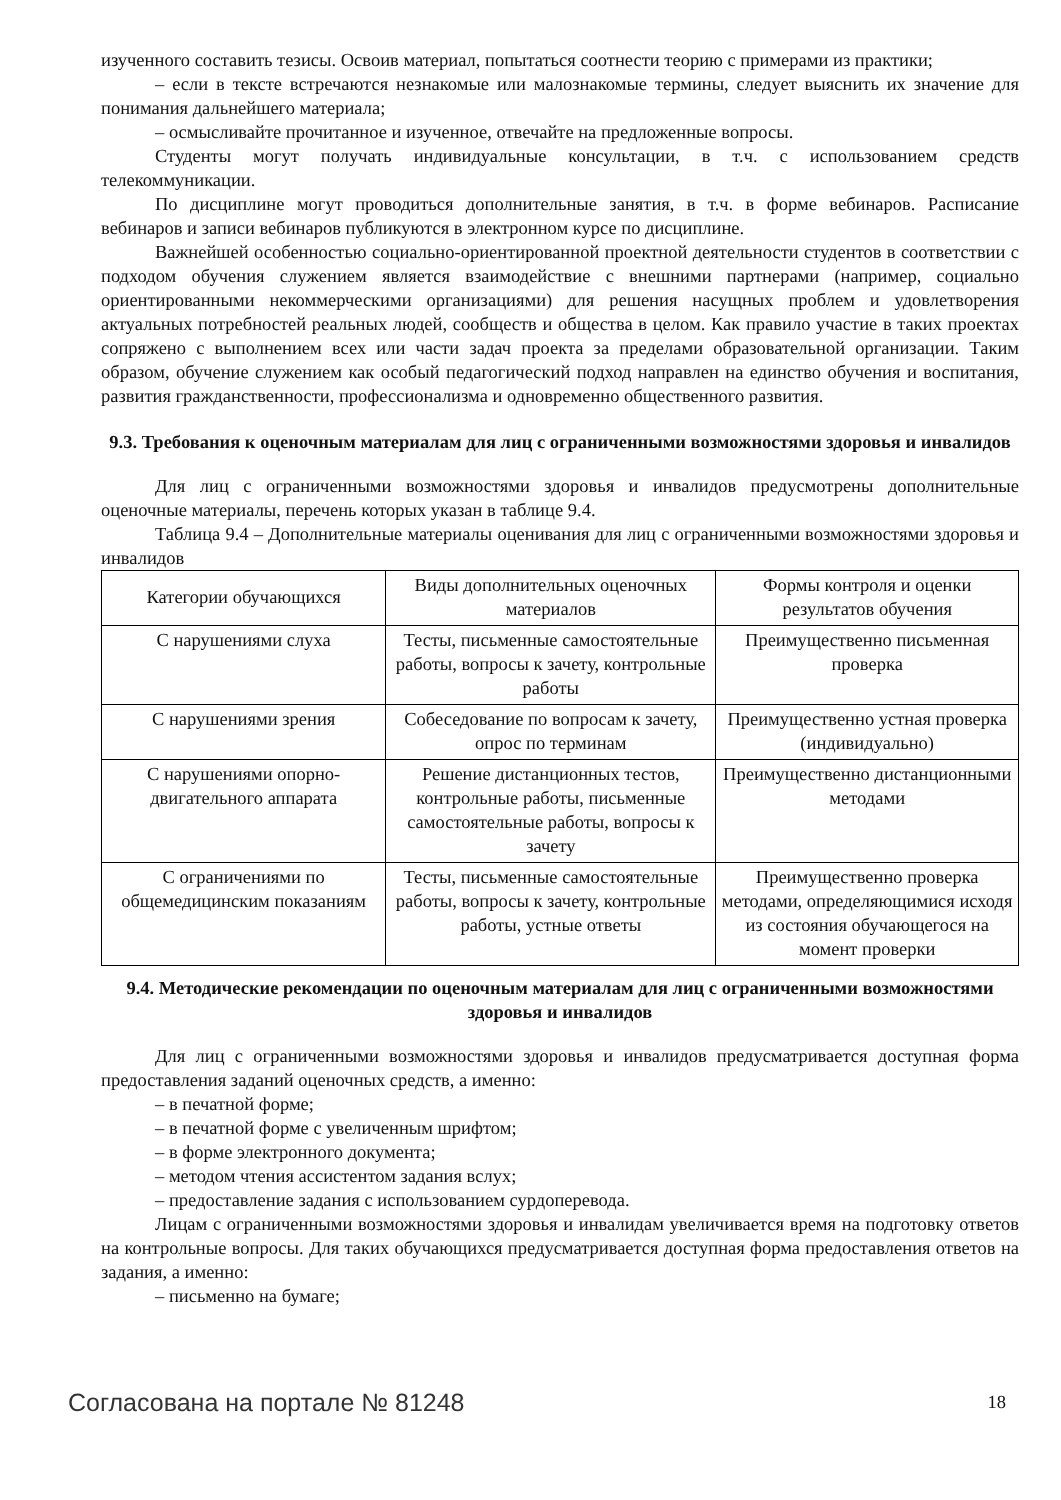изученного составить тезисы. Освоив материал, попытаться соотнести теорию с примерами из практики;
– если в тексте встречаются незнакомые или малознакомые термины, следует выяснить их значение для понимания дальнейшего материала;
– осмысливайте прочитанное и изученное, отвечайте на предложенные вопросы.
Студенты могут получать индивидуальные консультации, в т.ч. с использованием средств телекоммуникации.
По дисциплине могут проводиться дополнительные занятия, в т.ч. в форме вебинаров. Расписание вебинаров и записи вебинаров публикуются в электронном курсе по дисциплине.
Важнейшей особенностью социально-ориентированной проектной деятельности студентов в соответствии с подходом обучения служением является взаимодействие с внешними партнерами (например, социально ориентированными некоммерческими организациями) для решения насущных проблем и удовлетворения актуальных потребностей реальных людей, сообществ и общества в целом. Как правило участие в таких проектах сопряжено с выполнением всех или части задач проекта за пределами образовательной организации. Таким образом, обучение служением как особый педагогический подход направлен на единство обучения и воспитания, развития гражданственности, профессионализма и одновременно общественного развития.
9.3. Требования к оценочным материалам для лиц с ограниченными возможностями здоровья и инвалидов
Для лиц с ограниченными возможностями здоровья и инвалидов предусмотрены дополнительные оценочные материалы, перечень которых указан в таблице 9.4.
Таблица 9.4 – Дополнительные материалы оценивания для лиц с ограниченными возможностями здоровья и инвалидов
| Категории обучающихся | Виды дополнительных оценочных материалов | Формы контроля и оценки результатов обучения |
| С нарушениями слуха | Тесты, письменные самостоятельные работы, вопросы к зачету, контрольные работы | Преимущественно письменная проверка |
| С нарушениями зрения | Собеседование по вопросам к зачету, опрос по терминам | Преимущественно устная проверка (индивидуально) |
| С нарушениями опорно-двигательного аппарата | Решение дистанционных тестов, контрольные работы, письменные самостоятельные работы, вопросы к зачету | Преимущественно дистанционными методами |
| С ограничениями по общемедицинским показаниям | Тесты, письменные самостоятельные работы, вопросы к зачету, контрольные работы, устные ответы | Преимущественно проверка методами, определяющимися исходя из состояния обучающегося на момент проверки |
9.4. Методические рекомендации по оценочным материалам для лиц с ограниченными возможностями здоровья и инвалидов
Для лиц с ограниченными возможностями здоровья и инвалидов предусматривается доступная форма предоставления заданий оценочных средств, а именно:
– в печатной форме;
– в печатной форме с увеличенным шрифтом;
– в форме электронного документа;
– методом чтения ассистентом задания вслух;
– предоставление задания с использованием сурдоперевода.
Лицам с ограниченными возможностями здоровья и инвалидам увеличивается время на подготовку ответов на контрольные вопросы. Для таких обучающихся предусматривается доступная форма предоставления ответов на задания, а именно:
– письменно на бумаге;
Согласована на портале № 81248 18